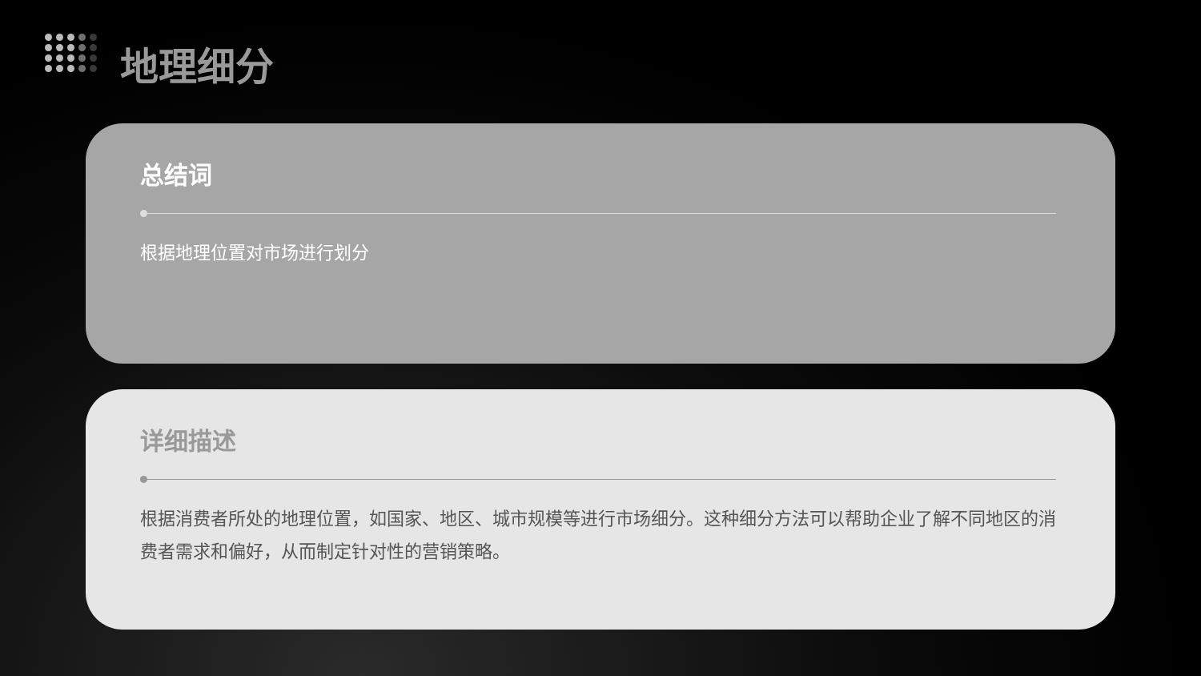地理细分
总结词
根据地理位置对市场进行划分
详细描述
根据消费者所处的地理位置，如国家、地区、城市规模等进行市场细分。这种细分方法可以帮助企业了解不同地区的消费者需求和偏好，从而制定针对性的营销策略。